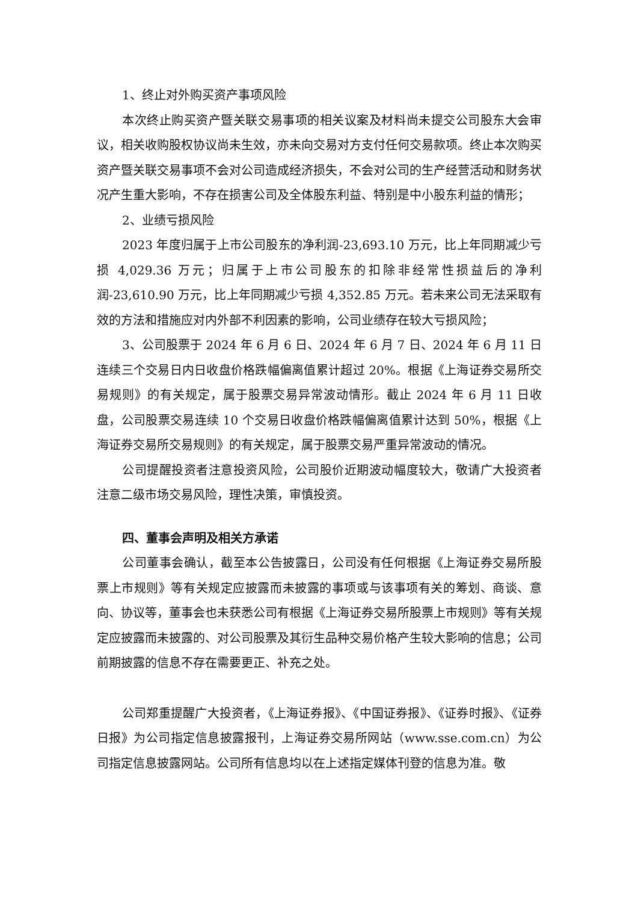1、终止对外购买资产事项风险
本次终止购买资产暨关联交易事项的相关议案及材料尚未提交公司股东大会审议，相关收购股权协议尚未生效，亦未向交易对方支付任何交易款项。终止本次购买资产暨关联交易事项不会对公司造成经济损失，不会对公司的生产经营活动和财务状况产生重大影响，不存在损害公司及全体股东利益、特别是中小股东利益的情形；
2、业绩亏损风险
2023 年度归属于上市公司股东的净利润-23,693.10 万元，比上年同期减少亏损 4,029.36 万元；归属于上市公司股东的扣除非经常性损益后的净利润-23,610.90 万元，比上年同期减少亏损 4,352.85 万元。若未来公司无法采取有效的方法和措施应对内外部不利因素的影响，公司业绩存在较大亏损风险；
3、公司股票于 2024 年 6 月 6 日、2024 年 6 月 7 日、2024 年 6 月 11 日连续三个交易日内日收盘价格跌幅偏离值累计超过 20%。根据《上海证券交易所交易规则》的有关规定，属于股票交易异常波动情形。截止 2024 年 6 月 11 日收盘，公司股票交易连续 10 个交易日收盘价格跌幅偏离值累计达到 50%，根据《上海证券交易所交易规则》的有关规定，属于股票交易严重异常波动的情况。
公司提醒投资者注意投资风险，公司股价近期波动幅度较大，敬请广大投资者注意二级市场交易风险，理性决策，审慎投资。
四、董事会声明及相关方承诺
公司董事会确认，截至本公告披露日，公司没有任何根据《上海证券交易所股票上市规则》等有关规定应披露而未披露的事项或与该事项有关的筹划、商谈、意向、协议等，董事会也未获悉公司有根据《上海证券交易所股票上市规则》等有关规定应披露而未披露的、对公司股票及其衍生品种交易价格产生较大影响的信息；公司前期披露的信息不存在需要更正、补充之处。
公司郑重提醒广大投资者，《上海证券报》、《中国证券报》、《证券时报》、《证券日报》为公司指定信息披露报刊，上海证券交易所网站（www.sse.com.cn）为公司指定信息披露网站。公司所有信息均以在上述指定媒体刊登的信息为准。敬